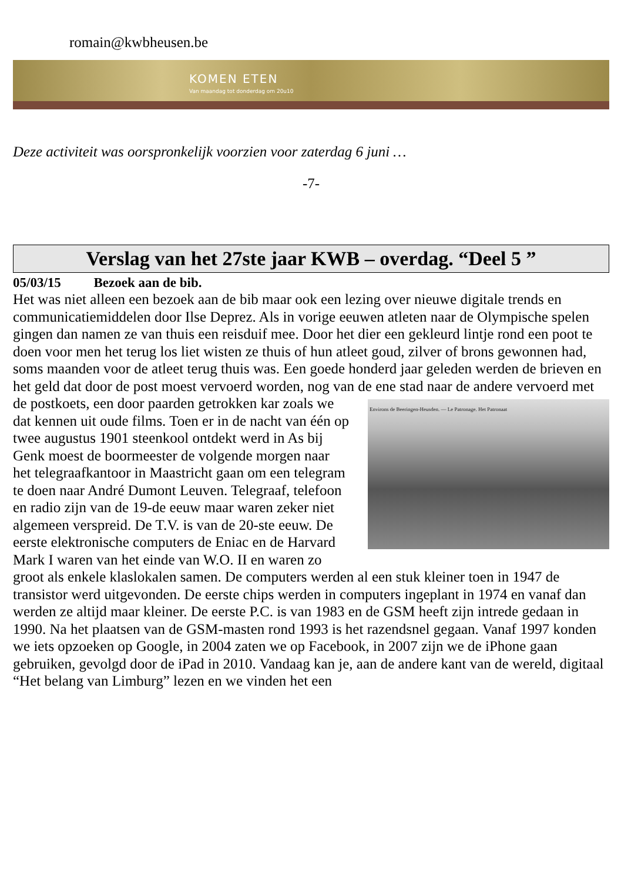romain@kwbheusen.be
KOMEN ETEN
Van maandag tot donderdag om 20u10
Deze activiteit was oorspronkelijk voorzien voor zaterdag 6 juni …
-7-
Verslag van het 27ste jaar KWB – overdag. “Deel 5 ”
05/03/15 Bezoek aan de bib.
Het was niet alleen een bezoek aan de bib maar ook een lezing over nieuwe digitale trends en communicatiemiddelen door Ilse Deprez. Als in vorige eeuwen atleten naar de Olympische spelen gingen dan namen ze van thuis een reisduif mee. Door het dier een gekleurd lintje rond een poot te doen voor men het terug los liet wisten ze thuis of hun atleet goud, zilver of brons gewonnen had, soms maanden voor de atleet terug thuis was. Een goede honderd jaar geleden werden de brieven en het geld dat door de post moest vervoerd worden, nog van de ene stad naar de andere vervoerd met de postkoets, een door paarden Environs de Beeringen-Heusden. — Le Patronage. Het Patronaat getrokken kar zoals we dat kennen uit oude films. Toen er in de nacht van één op twee augustus 1901 steenkool ontdekt werd in As bij Genk moest de boormeester de volgende morgen naar het telegraafkantoor in Maastricht gaan om een telegram te doen naar André Dumont Leuven. Telegraaf, telefoon en radio zijn van de 19-de eeuw maar waren zeker niet algemeen verspreid. De T.V. is van de 20-ste eeuw. De eerste elektronische computers de Eniac en de Harvard Mark I waren van het einde van W.O. II en waren zo groot als enkele klaslokalen samen. De computers werden al een stuk kleiner toen in 1947 de transistor werd uitgevonden. De eerste chips werden in computers ingeplant in 1974 en vanaf dan werden ze altijd maar kleiner. De eerste P.C. is van 1983 en de GSM heeft zijn intrede gedaan in 1990. Na het plaatsen van de GSM-masten rond 1993 is het razendsnel gegaan. Vanaf 1997 konden we iets opzoeken op Google, in 2004 zaten we op Facebook, in 2007 zijn we de iPhone gaan gebruiken, gevolgd door de iPad in 2010. Vandaag kan je, aan de andere kant van de wereld, digitaal “Het belang van Limburg” lezen en we vinden het een